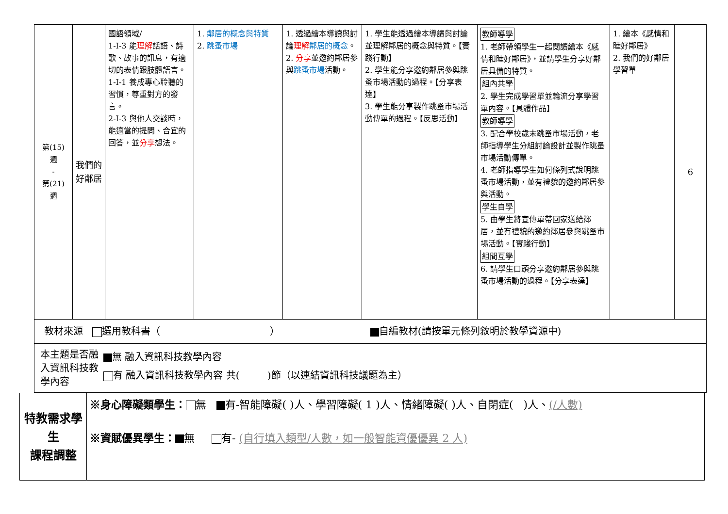| 第(15) 週 - 第(21) 週 | 我們的好鄰居 | 國語領域/ 1-Ⅰ-3 能 理解 話語、詩歌、故事的訊息，有適切的表情跟肢體語言。 1-Ⅰ-1 養成專心聆聽的習慣，尊重對方的發言。 2-Ⅰ-3 與他人交談時，能適當的提問、合宜的回答，並 分享 想法。 | 1. 鄰居的概念與特質 2. 跳蚤市場 | 1. 透過繪本導讀與討論 理解 鄰居的概念 。 2. 分享 並邀約鄰居參與 跳蚤市場 活動。 | 1. 學生能透過繪本導讀與討論並理解鄰居的概念與特質。【實踐行動】 2. 學生能分享邀約鄰居參與跳蚤市場活動的過程。【分享表達】 3. 學生能分享製作跳蚤市場活動傳單的過程。【反思活動】 | 教師導學 1. 老師帶領學生一起閱讀繪本《感情和睦好鄰居》，並請學生分享好鄰居具備的特質。 組內共學 2. 學生完成學習單並輪流分享學習單內容。【具體作品】 教師導學 3. 配合學校歲末跳蚤市場活動，老師指導學生分組討論設計並製作跳蚤市場活動傳單。 4. 老師指導學生如何條列式說明跳蚤市場活動，並有禮貌的邀約鄰居參與活動。 學生自學 5. 由學生將宣傳單帶回家送給鄰居，並有禮貌的邀約鄰居參與跳蚤市場活動。【實踐行動】 組間互學 6. 請學生口頭分享邀約鄰居參與跳蚤市場活動的過程。【分享表達】 | 1. 繪本《感情和睦好鄰居》 2. 我們的好鄰居學習單 | 6 |
| 教材來源 選用教科書（ ） 自編教材(請按單元條列敘明於教學資源中) | | | | | | | | |
| 本主題是否融入資訊科技教學內容 無 融入資訊科技教學內容 有 融入資訊科技教學內容 共( )節（以連結資訊科技議題為主） | | | | | | | | |
| 特教需求學生 課程調整 | ※身心障礙類學生： 無 有-智能障礙( )人、學習障礙( 1 )人、情緒障礙( )人、自閉症( )人、 (/人數) ※資賦優異學生： 無 有- (自行填入類型/人數，如一般智能資優優異 2 人) |